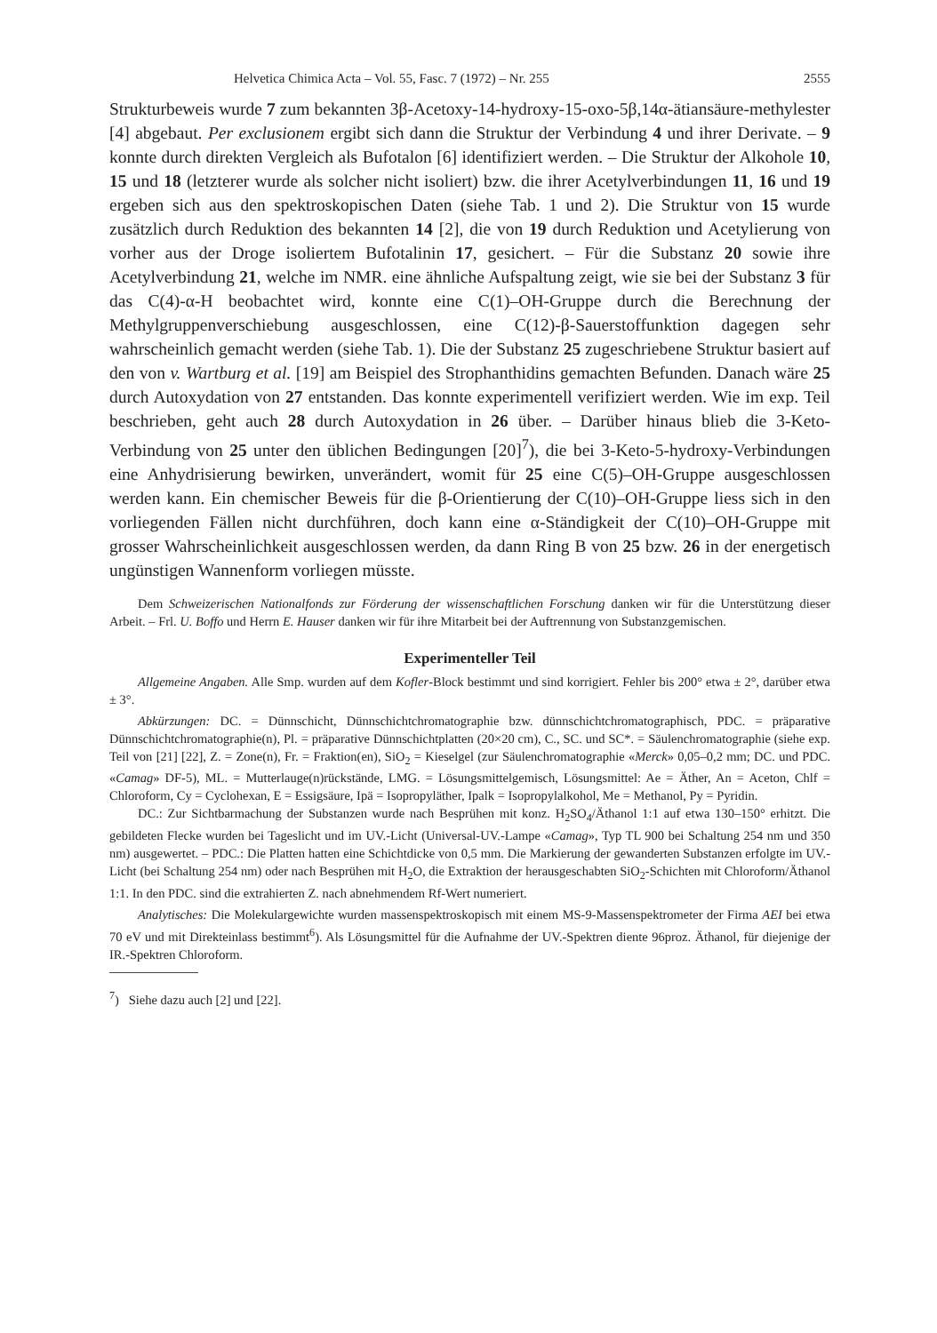Helvetica Chimica Acta – Vol. 55, Fasc. 7 (1972) – Nr. 255 2555
Strukturbeweis wurde 7 zum bekannten 3β-Acetoxy-14-hydroxy-15-oxo-5β,14α-ätiansäure-methylester [4] abgebaut. Per exclusionem ergibt sich dann die Struktur der Verbindung 4 und ihrer Derivate. – 9 konnte durch direkten Vergleich als Bufotalon [6] identifiziert werden. – Die Struktur der Alkohole 10, 15 und 18 (letzterer wurde als solcher nicht isoliert) bzw. die ihrer Acetylverbindungen 11, 16 und 19 ergeben sich aus den spektroskopischen Daten (siehe Tab. 1 und 2). Die Struktur von 15 wurde zusätzlich durch Reduktion des bekannten 14 [2], die von 19 durch Reduktion und Acetylierung von vorher aus der Droge isoliertem Bufotalinin 17, gesichert. – Für die Substanz 20 sowie ihre Acetylverbindung 21, welche im NMR. eine ähnliche Aufspaltung zeigt, wie sie bei der Substanz 3 für das C(4)-α-H beobachtet wird, konnte eine C(1)–OH-Gruppe durch die Berechnung der Methylgruppenverschiebung ausgeschlossen, eine C(12)-β-Sauerstoffunktion dagegen sehr wahrscheinlich gemacht werden (siehe Tab. 1). Die der Substanz 25 zugeschriebene Struktur basiert auf den von v. Wartburg et al. [19] am Beispiel des Strophanthidins gemachten Befunden. Danach wäre 25 durch Autoxydation von 27 entstanden. Das konnte experimentell verifiziert werden. Wie im exp. Teil beschrieben, geht auch 28 durch Autoxydation in 26 über. – Darüber hinaus blieb die 3-Keto-Verbindung von 25 unter den üblichen Bedingungen [20]<sup>7</sup>), die bei 3-Keto-5-hydroxy-Verbindungen eine Anhydrisierung bewirken, unverändert, womit für 25 eine C(5)–OH-Gruppe ausgeschlossen werden kann. Ein chemischer Beweis für die β-Orientierung der C(10)–OH-Gruppe liess sich in den vorliegenden Fällen nicht durchführen, doch kann eine α-Ständigkeit der C(10)–OH-Gruppe mit grosser Wahrscheinlichkeit ausgeschlossen werden, da dann Ring B von 25 bzw. 26 in der energetisch ungünstigen Wannenform vorliegen müsste.
Dem Schweizerischen Nationalfonds zur Förderung der wissenschaftlichen Forschung danken wir für die Unterstützung dieser Arbeit. – Frl. U. Boffo und Herrn E. Hauser danken wir für ihre Mitarbeit bei der Auftrennung von Substanzgemischen.
Experimenteller Teil
Allgemeine Angaben. Alle Smp. wurden auf dem Kofler-Block bestimmt und sind korrigiert. Fehler bis 200° etwa ± 2°, darüber etwa ± 3°.
Abkürzungen: DC. = Dünnschicht, Dünnschichtchromatographie bzw. dünnschichtchromatographisch, PDC. = präparative Dünnschichtchromatographie(n), Pl. = präparative Dünnschichtplatten (20×20 cm), C., SC. und SC*. = Säulenchromatographie (siehe exp. Teil von [21] [22], Z. = Zone(n), Fr. = Fraktion(en), SiO<sub>2</sub> = Kieselgel (zur Säulenchromatographie «Merck» 0,05–0,2 mm; DC. und PDC. «Camag» DF-5), ML. = Mutterlauge(n)rückstände, LMG. = Lösungsmittelgemisch, Lösungsmittel: Ae = Äther, An = Aceton, Chlf = Chloroform, Cy = Cyclohexan, E = Essigsäure, Ipä = Isopropyläther, Ipalk = Isopropylalkohol, Me = Methanol, Py = Pyridin.
DC.: Zur Sichtbarmachung der Substanzen wurde nach Besprühen mit konz. H<sub>2</sub>SO<sub>4</sub>/Äthanol 1:1 auf etwa 130–150° erhitzt. Die gebildeten Flecke wurden bei Tageslicht und im UV.-Licht (Universal-UV.-Lampe «Camag», Typ TL 900 bei Schaltung 254 nm und 350 nm) ausgewertet. – PDC.: Die Platten hatten eine Schichtdicke von 0,5 mm. Die Markierung der gewanderten Substanzen erfolgte im UV.-Licht (bei Schaltung 254 nm) oder nach Besprühen mit H<sub>2</sub>O, die Extraktion der herausgeschabten SiO<sub>2</sub>-Schichten mit Chloroform/Äthanol 1:1. In den PDC. sind die extrahierten Z. nach abnehmendem Rf-Wert numeriert.
Analytisches: Die Molekulargewichte wurden massenspektroskopisch mit einem MS-9-Massenspektrometer der Firma AEI bei etwa 70 eV und mit Direkteinlass bestimmt<sup>6</sup>). Als Lösungsmittel für die Aufnahme der UV.-Spektren diente 96proz. Äthanol, für diejenige der IR.-Spektren Chloroform.
<sup>7</sup>) Siehe dazu auch [2] und [22].